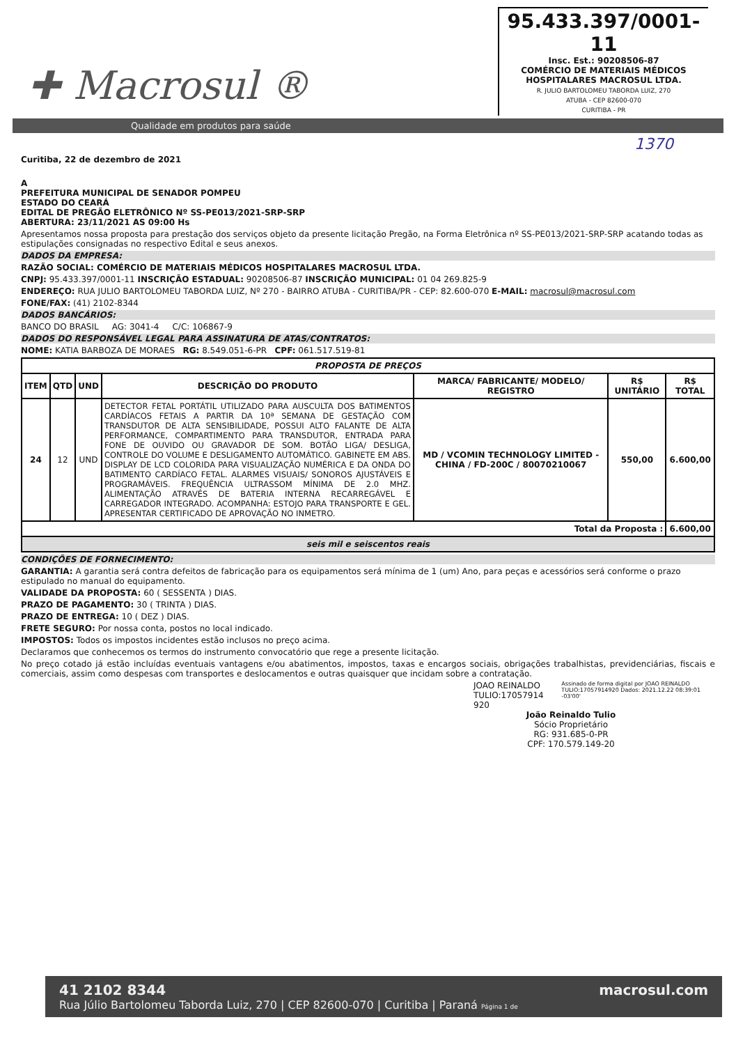✚ Macrosul ®
95.433.397/0001-11
Insc. Est.: 90208506-87
COMÉRCIO DE MATERIAIS MÉDICOS HOSPITALARES MACROSUL LTDA.
R. JULIO BARTOLOMEU TABORDA LUIZ, 270
ATUBA - CEP 82600-070
CURITIBA - PR
Qualidade em produtos para saúde
1370
Curitiba, 22 de dezembro de 2021
A
PREFEITURA MUNICIPAL DE SENADOR POMPEU
ESTADO DO CEARÁ
EDITAL DE PREGÃO ELETRÔNICO Nº SS-PE013/2021-SRP-SRP
ABERTURA: 23/11/2021 AS 09:00 Hs
Apresentamos nossa proposta para prestação dos serviços objeto da presente licitação Pregão, na Forma Eletrônica nº SS-PE013/2021-SRP-SRP acatando todas as estipulações consignadas no respectivo Edital e seus anexos.
DADOS DA EMPRESA:
RAZÃO SOCIAL: COMÉRCIO DE MATERIAIS MÉDICOS HOSPITALARES MACROSUL LTDA.
CNPJ: 95.433.397/0001-11 INSCRIÇÃO ESTADUAL: 90208506-87 INSCRIÇÃO MUNICIPAL: 01 04 269.825-9
ENDEREÇO: RUA JULIO BARTOLOMEU TABORDA LUIZ, Nº 270 - BAIRRO ATUBA - CURITIBA/PR - CEP: 82.600-070 E-MAIL: macrosul@macrosul.com
FONE/FAX: (41) 2102-8344
DADOS BANCÁRIOS:
BANCO DO BRASIL AG: 3041-4 C/C: 106867-9
DADOS DO RESPONSÁVEL LEGAL PARA ASSINATURA DE ATAS/CONTRATOS:
NOME: KATIA BARBOZA DE MORAES RG: 8.549.051-6-PR CPF: 061.517.519-81
| PROPOSTA DE PREÇOS | | | | | | |
| --- | --- | --- | --- | --- | --- | --- |
| ITEM | QTD | UND | DESCRIÇÃO DO PRODUTO | MARCA/ FABRICANTE/ MODELO/ REGISTRO | R$ UNITÁRIO | R$ TOTAL |
| 24 | 12 | UND | DETECTOR FETAL PORTÁTIL UTILIZADO PARA AUSCULTA DOS BATIMENTOS CARDÍACOS FETAIS A PARTIR DA 10ª SEMANA DE GESTAÇÃO COM TRANSDUTOR DE ALTA SENSIBILIDADE, POSSUI ALTO FALANTE DE ALTA PERFORMANCE, COMPARTIMENTO PARA TRANSDUTOR, ENTRADA PARA FONE DE OUVIDO OU GRAVADOR DE SOM. BOTÃO LIGA/ DESLIGA, CONTROLE DO VOLUME E DESLIGAMENTO AUTOMÁTICO. GABINETE EM ABS. DISPLAY DE LCD COLORIDA PARA VISUALIZAÇÃO NUMÉRICA E DA ONDA DO BATIMENTO CARDÍACO FETAL. ALARMES VISUAIS/ SONOROS AJUSTÁVEIS E PROGRAMÁVEIS. FREQUÊNCIA ULTRASSOM MÍNIMA DE 2.0 MHZ. ALIMENTAÇÃO ATRAVÉS DE BATERIA INTERNA RECARREGÁVEL E CARREGADOR INTEGRADO. ACOMPANHA: ESTOJO PARA TRANSPORTE E GEL. APRESENTAR CERTIFICADO DE APROVAÇÃO NO INMETRO. | MD / VCOMIN TECHNOLOGY LIMITED - CHINA / FD-200C / 80070210067 | 550,00 | 6.600,00 |
| Total da Proposta : | | | | | | 6.600,00 |
| seis mil e seiscentos reais | | | | | | |
CONDIÇÕES DE FORNECIMENTO:
GARANTIA: A garantia será contra defeitos de fabricação para os equipamentos será mínima de 1 (um) Ano, para peças e acessórios será conforme o prazo estipulado no manual do equipamento.
VALIDADE DA PROPOSTA: 60 ( SESSENTA ) DIAS.
PRAZO DE PAGAMENTO: 30 ( TRINTA ) DIAS.
PRAZO DE ENTREGA: 10 ( DEZ ) DIAS.
FRETE SEGURO: Por nossa conta, postos no local indicado.
IMPOSTOS: Todos os impostos incidentes estão inclusos no preço acima.
Declaramos que conhecemos os termos do instrumento convocatório que rege a presente licitação.
No preço cotado já estão incluídas eventuais vantagens e/ou abatimentos, impostos, taxas e encargos sociais, obrigações trabalhistas, previdenciárias, fiscais e comerciais, assim como despesas com transportes e deslocamentos e outras quaisquer que incidam sobre a contratação.
JOAO REINALDO TULIO:17057914 920
Assinado de forma digital por JOAO REINALDO TULIO:17057914920 Dados: 2021.12.22 08:39:01 -03'00'
João Reinaldo Tulio
Sócio Proprietário
RG: 931.685-0-PR
CPF: 170.579.149-20
macrosul.com 41 2102 8344
Rua Júlio Bartolomeu Taborda Luiz, 270 | CEP 82600-070 | Curitiba | Paraná Página 1 de